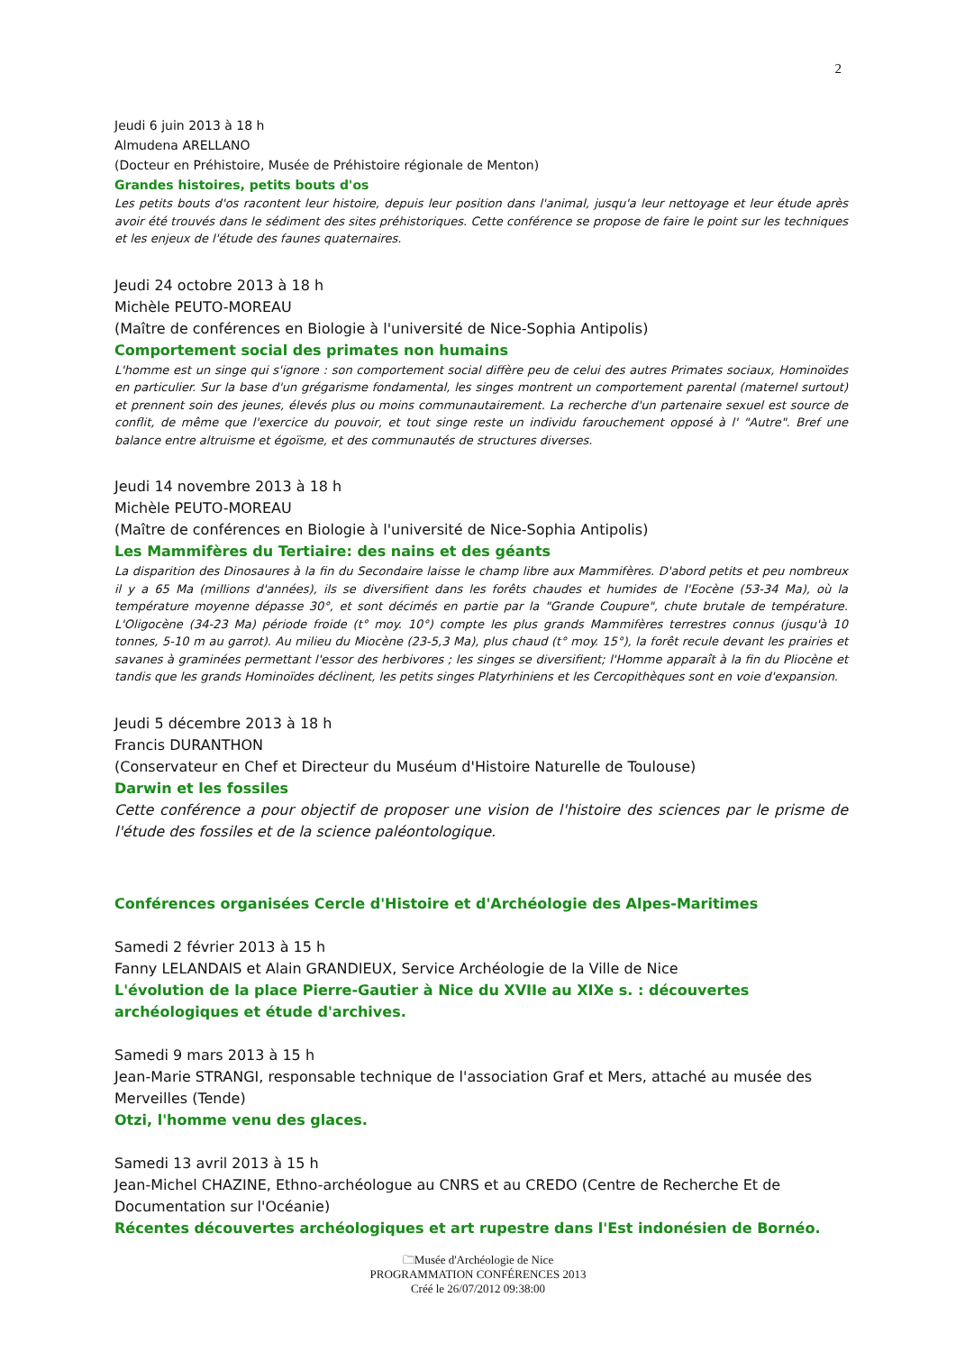2
Jeudi 6 juin 2013 à 18 h
Almudena ARELLANO
(Docteur en Préhistoire, Musée de Préhistoire régionale de Menton)
Grandes histoires, petits bouts d'os
Les petits bouts d'os racontent leur histoire, depuis leur position dans l'animal, jusqu'a leur nettoyage et leur étude après avoir été trouvés dans le sédiment des sites préhistoriques. Cette conférence se propose de faire le point sur les techniques et les enjeux de l'étude des faunes quaternaires.
Jeudi 24 octobre 2013 à 18 h
Michèle PEUTO-MOREAU
(Maître de conférences en Biologie à l'université de Nice-Sophia Antipolis)
Comportement social des primates non humains
L'homme est un singe qui s'ignore : son comportement social diffère peu de celui des autres Primates sociaux, Hominoïdes en particulier. Sur la base d'un grégarisme fondamental, les singes montrent un comportement parental (maternel surtout) et prennent soin des jeunes, élevés plus ou moins communautairement. La recherche d'un partenaire sexuel est source de conflit, de même que l'exercice du pouvoir, et tout singe reste un individu farouchement opposé à l' "Autre". Bref une balance entre altruisme et égoïsme, et des communautés de structures diverses.
Jeudi 14 novembre 2013 à 18 h
Michèle PEUTO-MOREAU
(Maître de conférences en Biologie à l'université de Nice-Sophia Antipolis)
Les Mammifères du Tertiaire: des nains et des géants
La disparition des Dinosaures à la fin du Secondaire laisse le champ libre aux Mammifères. D'abord petits et peu nombreux il y a 65 Ma (millions d'années), ils se diversifient dans les forêts chaudes et humides de l'Eocène (53-34 Ma), où la température moyenne dépasse 30°, et sont décimés en partie par la "Grande Coupure", chute brutale de température. L'Oligocène (34-23 Ma) période froide (t° moy. 10°) compte les plus grands Mammifères terrestres connus (jusqu'à 10 tonnes, 5-10 m au garrot). Au milieu du Miocène (23-5,3 Ma), plus chaud (t° moy. 15°), la forêt recule devant les prairies et savanes à graminées permettant l'essor des herbivores ; les singes se diversifient; l'Homme apparaît à la fin du Pliocène et tandis que les grands Hominoïdes déclinent, les petits singes Platyrhiniens et les Cercopithèques sont en voie d'expansion.
Jeudi 5 décembre 2013 à 18 h
Francis DURANTHON
(Conservateur en Chef et Directeur du Muséum d'Histoire Naturelle de Toulouse)
Darwin et les fossiles
Cette conférence a pour objectif de proposer une vision de l'histoire des sciences par le prisme de l'étude des fossiles et de la science paléontologique.
Conférences organisées Cercle d'Histoire et d'Archéologie des Alpes-Maritimes
Samedi 2 février 2013 à 15 h
Fanny LELANDAIS et Alain GRANDIEUX, Service Archéologie de la Ville de Nice
L'évolution de la place Pierre-Gautier à Nice du XVIIe au XIXe s. : découvertes archéologiques et étude d'archives.
Samedi 9 mars 2013 à 15 h
Jean-Marie STRANGI, responsable technique de l'association Graf et Mers, attaché au musée des Merveilles (Tende)
Otzi, l'homme venu des glaces.
Samedi 13 avril 2013 à 15 h
Jean-Michel CHAZINE, Ethno-archéologue au CNRS et au CREDO (Centre de Recherche Et de Documentation sur l'Océanie)
Récentes découvertes archéologiques et art rupestre dans l'Est indonésien de Bornéo.
🗀Musée d'Archéologie de Nice
PROGRAMMATION CONFÉRENCES 2013
Créé le 26/07/2012 09:38:00